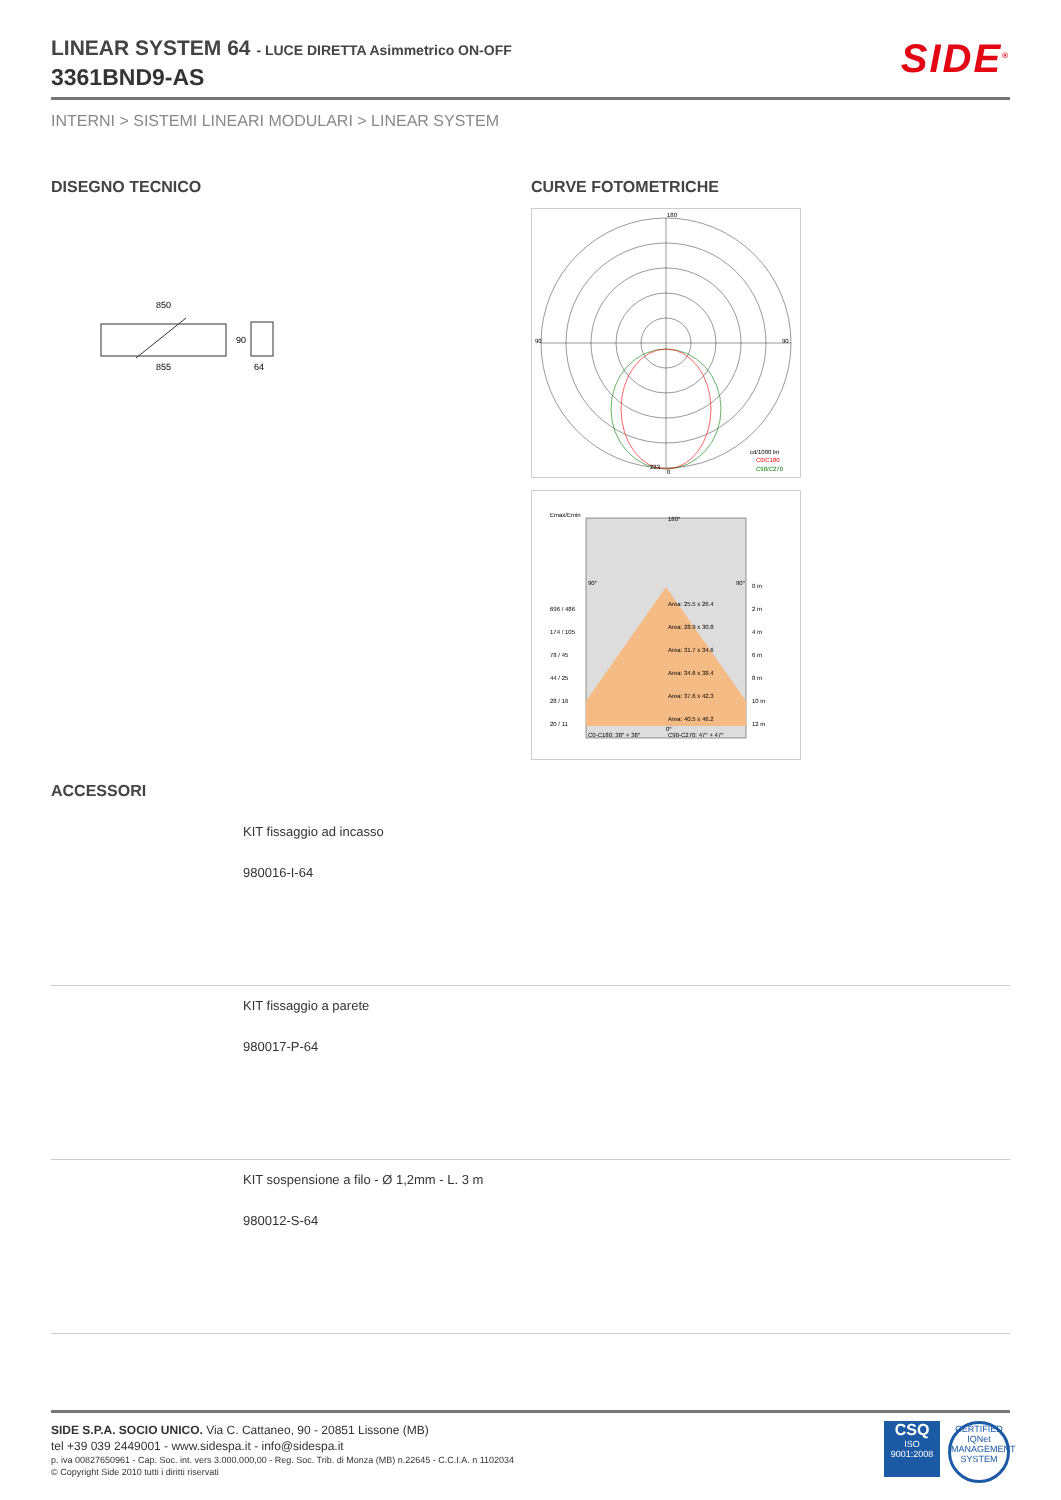LINEAR SYSTEM 64 - LUCE DIRETTA Asimmetrico ON-OFF
3361BND9-AS
SIDE<sup>®</sup>
INTERNI > SISTEMI LINEARI MODULARI > LINEAR SYSTEM
DISEGNO TECNICO
850
855
90
64
CURVE FOTOMETRICHE
180
90
90
223
0
cd/1000 lm
C0/C180
C90/C270
Emax/Emin
180°
90°
90°
Area: 25.5 x 26.4
Area: 28.9 x 30.8
Area: 31.7 x 34.6
Area: 34.6 x 38.4
Area: 37.6 x 42.3
Area: 40.5 x 46.2
696 / 486
174 / 105
78 / 45
44 / 25
28 / 16
20 / 11
0 m
2 m
4 m
6 m
8 m
10 m
12 m
0°
C0-C180: 38° + 38°
C90-C270: 47° + 47°
ACCESSORI
KIT fissaggio ad incasso
980016-I-64
KIT fissaggio a parete
980017-P-64
KIT sospensione a filo - Ø 1,2mm - L. 3 m
980012-S-64
SIDE S.P.A. SOCIO UNICO. Via C. Cattaneo, 90 - 20851 Lissone (MB)
tel +39 039 2449001 - www.sidespa.it - info@sidespa.it
p. iva 00827650961 - Cap. Soc. int. vers 3.000.000,00 - Reg. Soc. Trib. di Monza (MB) n.22645 - C.C.I.A. n 1102034
© Copyright Side 2010 tutti i diritti riservati
CSQ
ISO
9001:2008
CERTIFIED IQNet MANAGEMENT SYSTEM